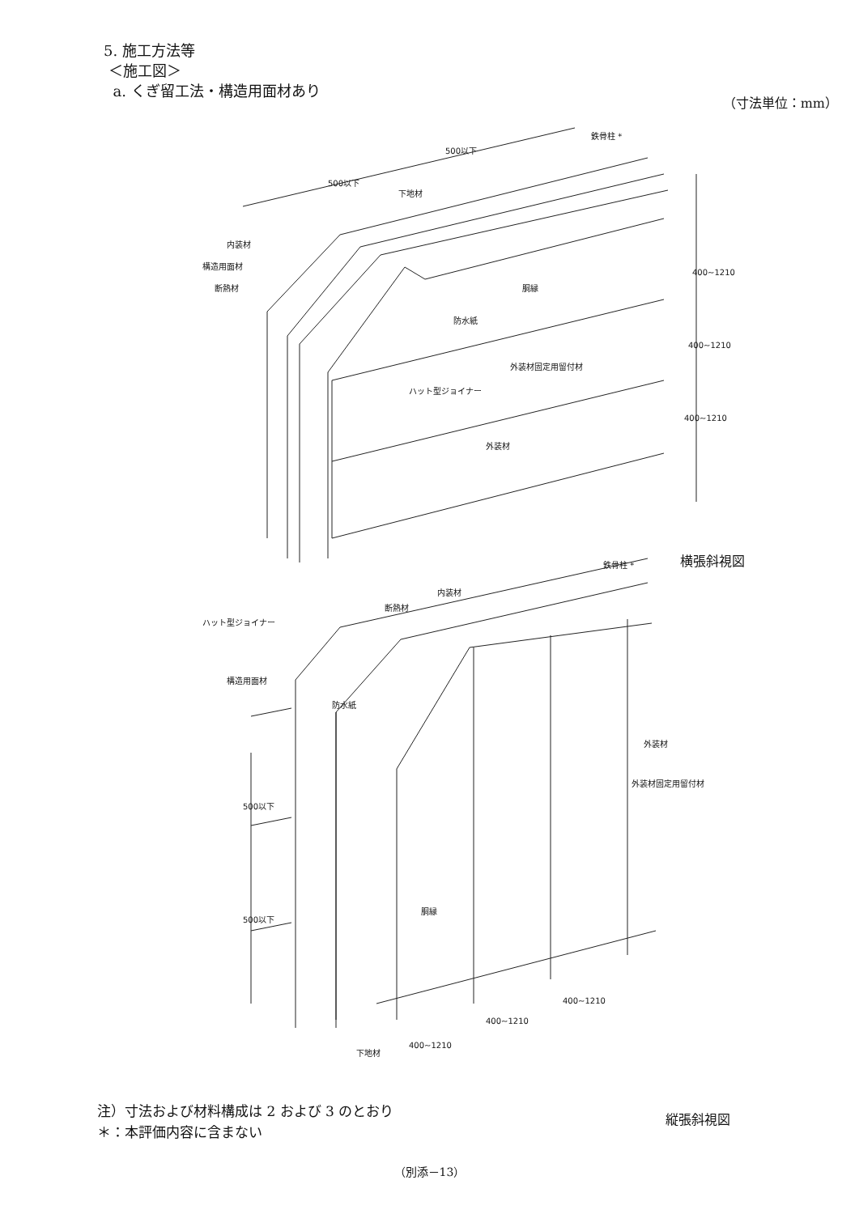5. 施工方法等
＜施工図＞
a. くぎ留工法・構造用面材あり
（寸法単位：mm）
鉄骨柱 *
下地材
内装材
構造用面材
断熱材
胴縁
防水紙
外装材固定用留付材
ハット型ジョイナー
外装材
500以下
500以下
400~1210
400~1210
400~1210
鉄骨柱 *
内装材
断熱材
ハット型ジョイナー
構造用面材
防水紙
外装材
外装材固定用留付材
胴縁
500以下
500以下
下地材
400~1210
400~1210
400~1210
横張斜視図
縦張斜視図
注）寸法および材料構成は 2 および 3 のとおり
＊：本評価内容に含まない
（別添－13）